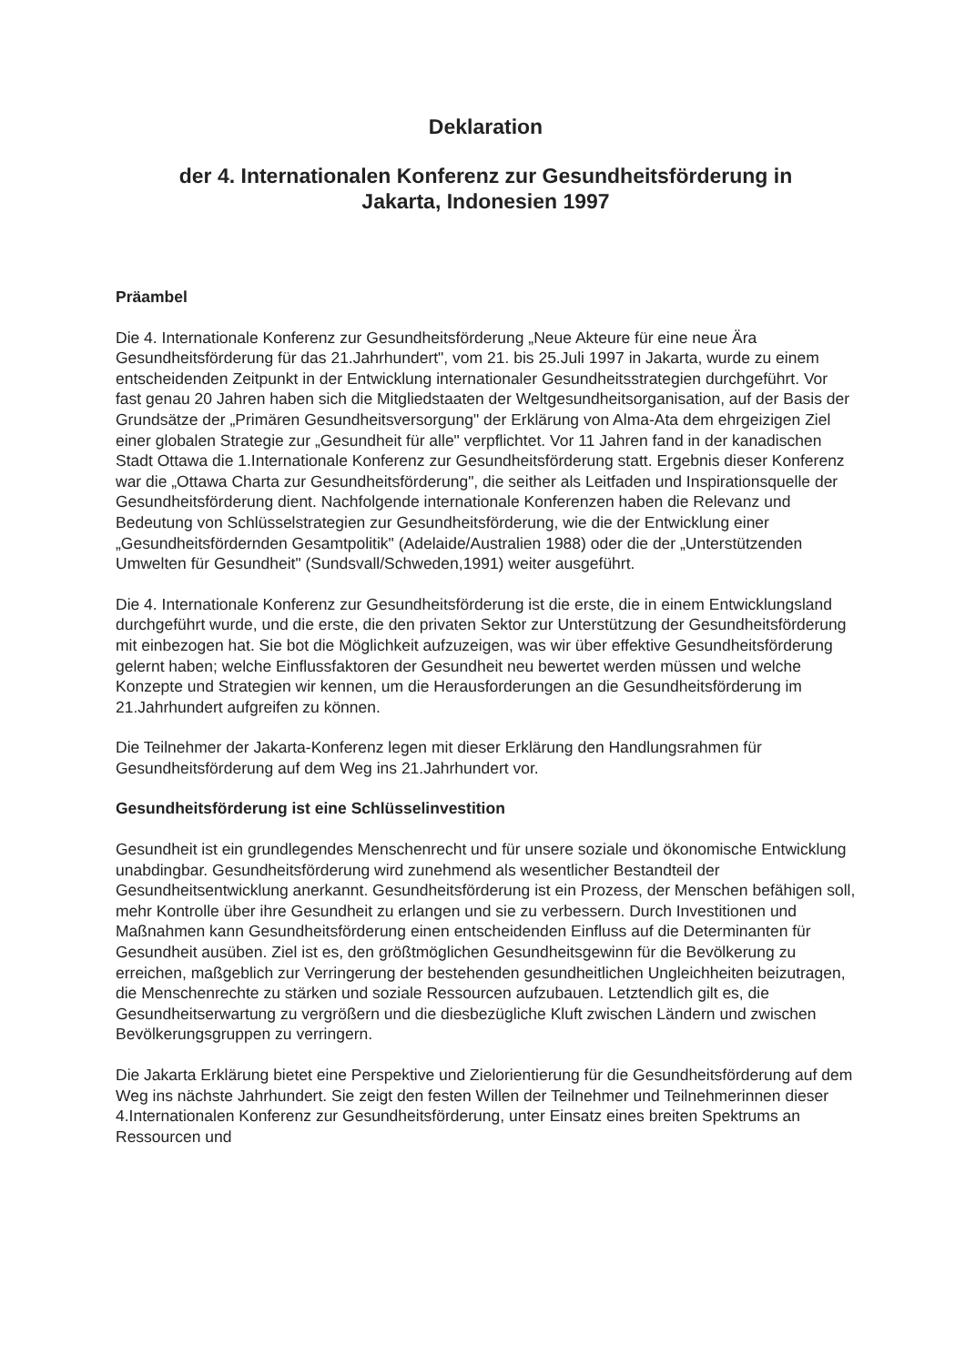Deklaration
der 4. Internationalen Konferenz zur Gesundheitsförderung in
Jakarta, Indonesien 1997
Präambel
Die 4. Internationale Konferenz zur Gesundheitsförderung „Neue Akteure für eine neue Ära Gesundheitsförderung für das 21.Jahrhundert", vom 21. bis 25.Juli 1997 in Jakarta, wurde zu einem entscheidenden Zeitpunkt in der Entwicklung internationaler Gesundheitsstrategien durchgeführt. Vor fast genau 20 Jahren haben sich die Mitgliedstaaten der Weltgesundheitsorganisation, auf der Basis der Grundsätze der „Primären Gesundheitsversorgung" der Erklärung von Alma-Ata dem ehrgeizigen Ziel einer globalen Strategie zur „Gesundheit für alle" verpflichtet. Vor 11 Jahren fand in der kanadischen Stadt Ottawa die 1.Internationale Konferenz zur Gesundheitsförderung statt. Ergebnis dieser Konferenz war die „Ottawa Charta zur Gesundheitsförderung", die seither als Leitfaden und Inspirationsquelle der Gesundheitsförderung dient. Nachfolgende internationale Konferenzen haben die Relevanz und Bedeutung von Schlüsselstrategien zur Gesundheitsförderung, wie die der Entwicklung einer „Gesundheitsfördernden Gesamtpolitik" (Adelaide/Australien 1988) oder die der „Unterstützenden Umwelten für Gesundheit" (Sundsvall/Schweden,1991) weiter ausgeführt.
Die 4. Internationale Konferenz zur Gesundheitsförderung ist die erste, die in einem Entwicklungsland durchgeführt wurde, und die erste, die den privaten Sektor zur Unterstützung der Gesundheitsförderung mit einbezogen hat. Sie bot die Möglichkeit aufzuzeigen, was wir über effektive Gesundheitsförderung gelernt haben; welche Einflussfaktoren der Gesundheit neu bewertet werden müssen und welche Konzepte und Strategien wir kennen, um die Herausforderungen an die Gesundheitsförderung im 21.Jahrhundert aufgreifen zu können.
Die Teilnehmer der Jakarta-Konferenz legen mit dieser Erklärung den Handlungsrahmen für Gesundheitsförderung auf dem Weg ins 21.Jahrhundert vor.
Gesundheitsförderung ist eine Schlüsselinvestition
Gesundheit ist ein grundlegendes Menschenrecht und für unsere soziale und ökonomische Entwicklung unabdingbar. Gesundheitsförderung wird zunehmend als wesentlicher Bestandteil der Gesundheitsentwicklung anerkannt. Gesundheitsförderung ist ein Prozess, der Menschen befähigen soll, mehr Kontrolle über ihre Gesundheit zu erlangen und sie zu verbessern. Durch Investitionen und Maßnahmen kann Gesundheitsförderung einen entscheidenden Einfluss auf die Determinanten für Gesundheit ausüben. Ziel ist es, den größtmöglichen Gesundheitsgewinn für die Bevölkerung zu erreichen, maßgeblich zur Verringerung der bestehenden gesundheitlichen Ungleichheiten beizutragen, die Menschenrechte zu stärken und soziale Ressourcen aufzubauen. Letztendlich gilt es, die Gesundheitserwartung zu vergrößern und die diesbezügliche Kluft zwischen Ländern und zwischen Bevölkerungsgruppen zu verringern.
Die Jakarta Erklärung bietet eine Perspektive und Zielorientierung für die Gesundheitsförderung auf dem Weg ins nächste Jahrhundert. Sie zeigt den festen Willen der Teilnehmer und Teilnehmerinnen dieser 4.Internationalen Konferenz zur Gesundheitsförderung, unter Einsatz eines breiten Spektrums an Ressourcen und